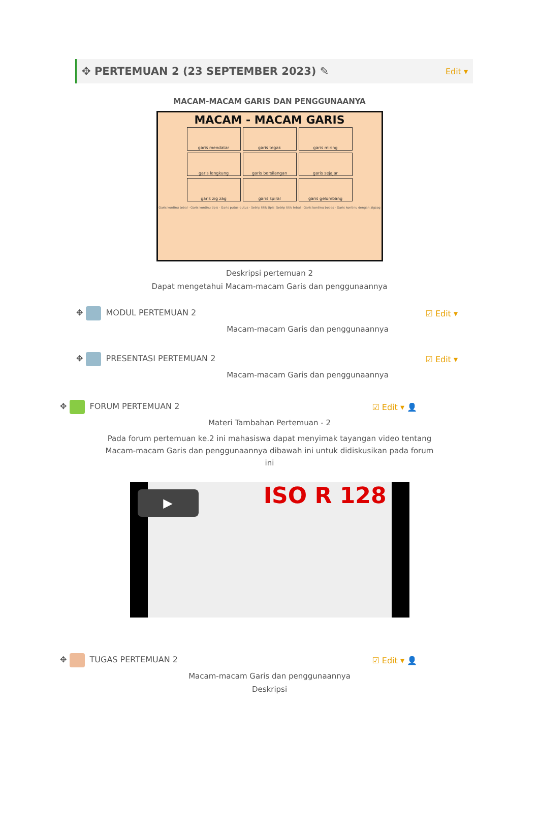✥ PERTEMUAN 2 (23 SEPTEMBER 2023) ✎
Edit ▾
MACAM-MACAM GARIS DAN PENGGUNAANYA
MACAM - MACAM GARIS
garis mendatar
garis tegak
garis miring
garis lengkung
garis bersilangan
garis sejajar
garis zig zag
garis spiral
garis gelombang
Garis kontinu tebal · Garis kontinu tipis · Garis putus-putus · Setrip titik tipis Setrip titik tebal · Garis kontinu bebas · Garis kontinu dengan zigzag
Deskripsi pertemuan 2
Dapat mengetahui Macam-macam Garis dan penggunaannya
✥ MODUL PERTEMUAN 2 ☑ Edit ▾
Macam-macam Garis dan penggunaannya
✥ PRESENTASI PERTEMUAN 2 ☑ Edit ▾
Macam-macam Garis dan penggunaannya
✥ FORUM PERTEMUAN 2 ☑ Edit ▾ 👤
Materi Tambahan Pertemuan - 2
Pada forum pertemuan ke.2 ini mahasiswa dapat menyimak tayangan video tentang Macam-macam Garis dan penggunaannya dibawah ini untuk didiskusikan pada forum ini
ISO R 128 ▶
✥ TUGAS PERTEMUAN 2 ☑ Edit ▾ 👤
Macam-macam Garis dan penggunaannya
Deskripsi